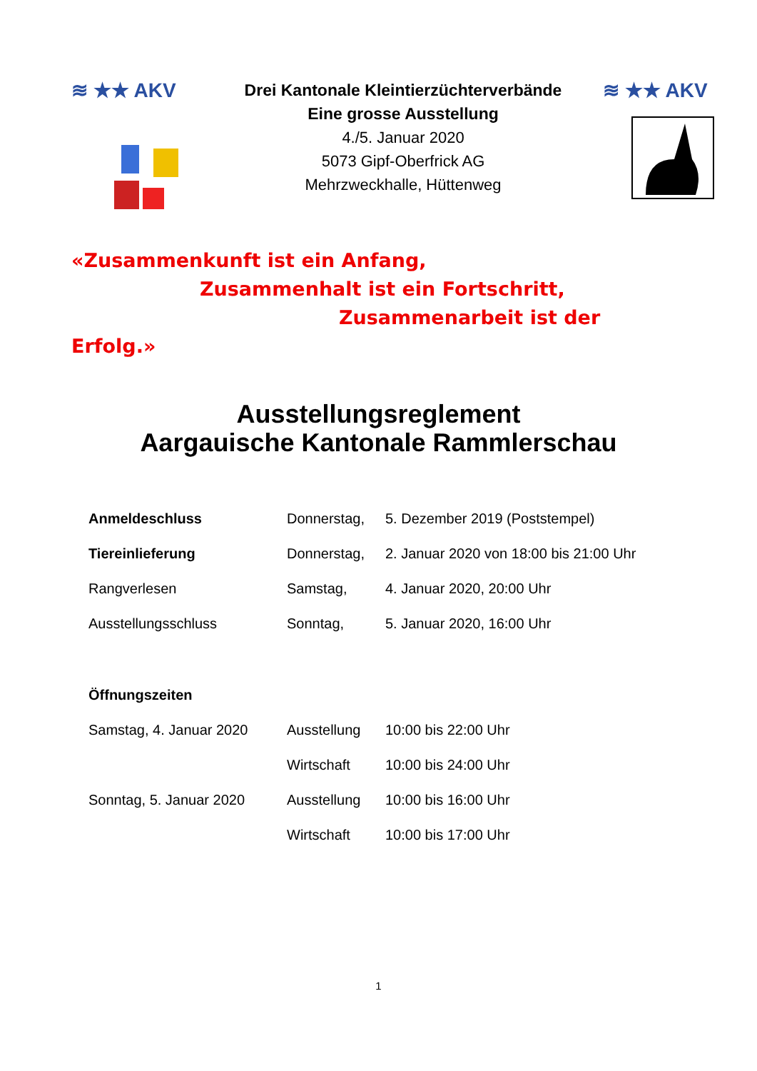≋ ★★ AKV
Drei Kantonale Kleintierzüchterverbände
Eine grosse Ausstellung
4./5. Januar 2020
5073 Gipf-Oberfrick AG
Mehrzweckhalle, Hüttenweg
≋ ★★ AKV
«Zusammenkunft ist ein Anfang,
Zusammenhalt ist ein Fortschritt,
Zusammenarbeit ist der Erfolg.»
Ausstellungsreglement
Aargauische Kantonale Rammlerschau
| Anmeldeschluss | Donnerstag, | 5. Dezember 2019 (Poststempel) |
| Tiereinlieferung | Donnerstag, | 2. Januar 2020 von 18:00 bis 21:00 Uhr |
| Rangverlesen | Samstag, | 4. Januar 2020, 20:00 Uhr |
| Ausstellungsschluss | Sonntag, | 5. Januar 2020, 16:00 Uhr |
| Öffnungszeiten | | |
| Samstag, 4. Januar 2020 | Ausstellung | 10:00 bis 22:00 Uhr |
| | Wirtschaft | 10:00 bis 24:00 Uhr |
| Sonntag, 5. Januar 2020 | Ausstellung | 10:00 bis 16:00 Uhr |
| | Wirtschaft | 10:00 bis 17:00 Uhr |
1